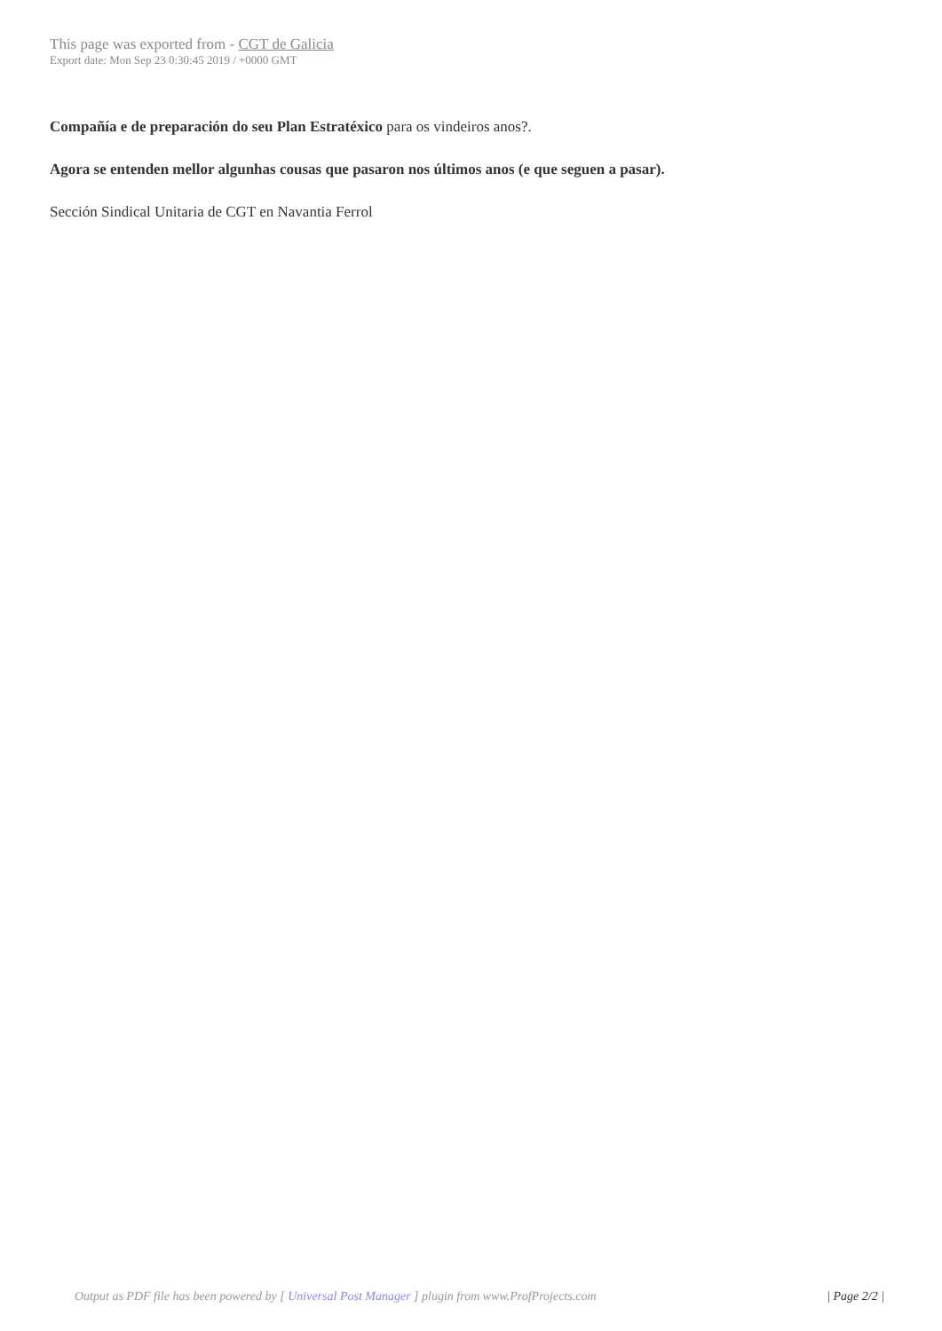This page was exported from - CGT de Galicia
Export date: Mon Sep 23 0:30:45 2019 / +0000 GMT
Compañía e de preparación do seu Plan Estratéxico para os vindeiros anos?.
Agora se entenden mellor algunhas cousas que pasaron nos últimos anos (e que seguen a pasar).
Sección Sindical Unitaria de CGT en Navantia Ferrol
Output as PDF file has been powered by [ Universal Post Manager ] plugin from www.ProfProjects.com | Page 2/2 |